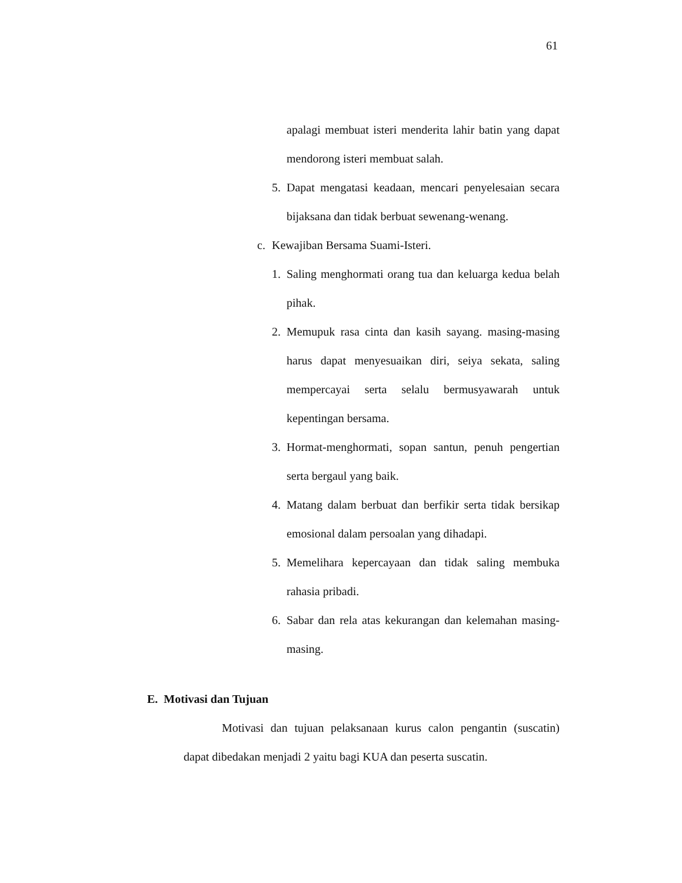61
apalagi membuat isteri menderita lahir batin yang dapat mendorong isteri membuat salah.
5. Dapat mengatasi keadaan, mencari penyelesaian secara bijaksana dan tidak berbuat sewenang-wenang.
c. Kewajiban Bersama Suami-Isteri.
1. Saling menghormati orang tua dan keluarga kedua belah pihak.
2. Memupuk rasa cinta dan kasih sayang. masing-masing harus dapat menyesuaikan diri, seiya sekata, saling mempercayai serta selalu bermusyawarah untuk kepentingan bersama.
3. Hormat-menghormati, sopan santun, penuh pengertian serta bergaul yang baik.
4. Matang dalam berbuat dan berfikir serta tidak bersikap emosional dalam persoalan yang dihadapi.
5. Memelihara kepercayaan dan tidak saling membuka rahasia pribadi.
6. Sabar dan rela atas kekurangan dan kelemahan masing-masing.
E. Motivasi dan Tujuan
Motivasi dan tujuan pelaksanaan kurus calon pengantin (suscatin) dapat dibedakan menjadi 2 yaitu bagi KUA dan peserta suscatin.